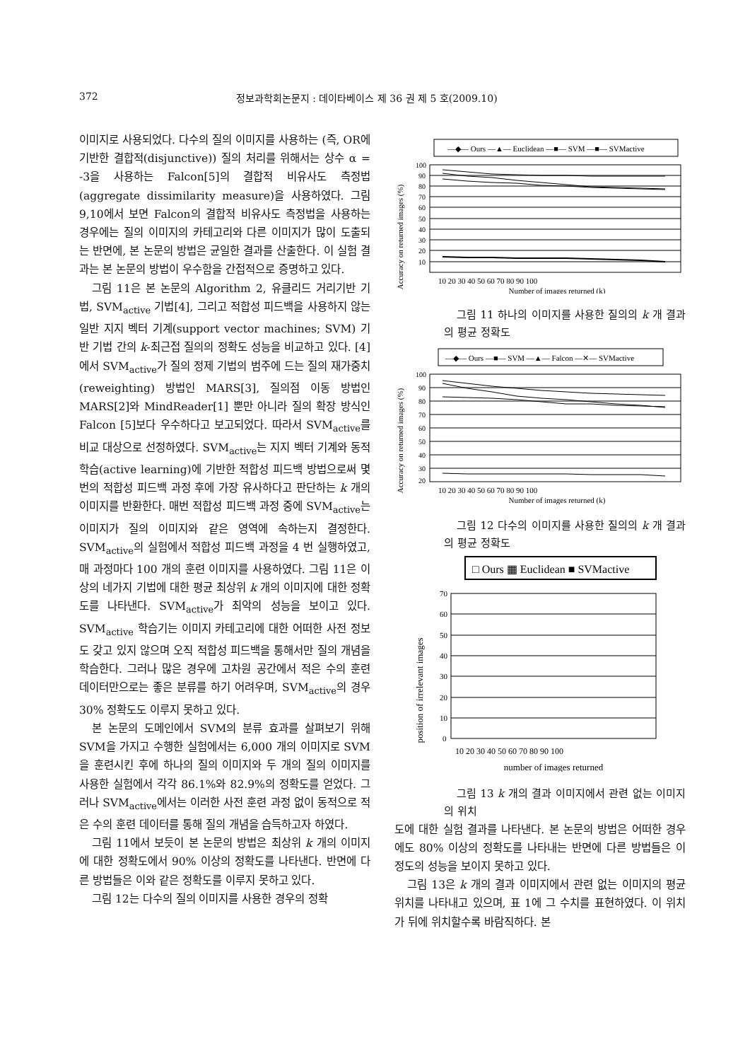372 정보과학회논문지 : 데이타베이스 제 36 권 제 5 호(2009.10)
이미지로 사용되었다. 다수의 질의 이미지를 사용하는 (즉, OR에 기반한 결합적(disjunctive)) 질의 처리를 위해서는 상수 α = -3을 사용하는 Falcon[5]의 결합적 비유사도 측정법(aggregate dissimilarity measure)을 사용하였다. 그림 9,10에서 보면 Falcon의 결합적 비유사도 측정법을 사용하는 경우에는 질의 이미지의 카테고리와 다른 이미지가 많이 도출되는 반면에, 본 논문의 방법은 균일한 결과를 산출한다. 이 실험 결과는 본 논문의 방법이 우수함을 간접적으로 증명하고 있다.
그림 11은 본 논문의 Algorithm 2, 유클리드 거리기반 기법, SVM<sub>active</sub> 기법[4], 그리고 적합성 피드백을 사용하지 않는 일반 지지 벡터 기계(support vector machines; SVM) 기반 기법 간의 k-최근접 질의의 정확도 성능을 비교하고 있다. [4]에서 SVM<sub>active</sub>가 질의 정제 기법의 범주에 드는 질의 재가중치(reweighting) 방법인 MARS[3], 질의점 이동 방법인 MARS[2]와 MindReader[1] 뿐만 아니라 질의 확장 방식인 Falcon [5]보다 우수하다고 보고되었다. 따라서 SVM<sub>active</sub>를 비교 대상으로 선정하였다. SVM<sub>active</sub>는 지지 벡터 기계와 동적 학습(active learning)에 기반한 적합성 피드백 방법으로써 몇 번의 적합성 피드백 과정 후에 가장 유사하다고 판단하는 k 개의 이미지를 반환한다. 매번 적합성 피드백 과정 중에 SVM<sub>active</sub>는 이미지가 질의 이미지와 같은 영역에 속하는지 결정한다. SVM<sub>active</sub>의 실험에서 적합성 피드백 과정을 4 번 실행하였고, 매 과정마다 100 개의 훈련 이미지를 사용하였다. 그림 11은 이상의 네가지 기법에 대한 평균 최상위 k 개의 이미지에 대한 정확도를 나타낸다. SVM<sub>active</sub>가 최악의 성능을 보이고 있다. SVM<sub>active</sub> 학습기는 이미지 카테고리에 대한 어떠한 사전 정보도 갖고 있지 않으며 오직 적합성 피드백을 통해서만 질의 개념을 학습한다. 그러나 많은 경우에 고차원 공간에서 적은 수의 훈련 데이터만으로는 좋은 분류를 하기 어려우며, SVM<sub>active</sub>의 경우 30% 정확도도 이루지 못하고 있다.
본 논문의 도메인에서 SVM의 분류 효과를 살펴보기 위해 SVM을 가지고 수행한 실험에서는 6,000 개의 이미지로 SVM을 훈련시킨 후에 하나의 질의 이미지와 두 개의 질의 이미지를 사용한 실험에서 각각 86.1%와 82.9%의 정확도를 얻었다. 그러나 SVM<sub>active</sub>에서는 이러한 사전 훈련 과정 없이 동적으로 적은 수의 훈련 데이터를 통해 질의 개념을 습득하고자 하였다.
그림 11에서 보듯이 본 논문의 방법은 최상위 k 개의 이미지에 대한 정확도에서 90% 이상의 정확도를 나타낸다. 반면에 다른 방법들은 이와 같은 정확도를 이루지 못하고 있다.
그림 12는 다수의 질의 이미지를 사용한 경우의 정확
—◆— Ours —▲— Euclidean —■— SVM —■— SVMactive
Accuracy on returned images (%)
100
90
80
70
60
50
40
30
20
10
10 20 30 40 50 60 70 80 90 100
Number of images returned (k)
그림 11 하나의 이미지를 사용한 질의의 k 개 결과의 평균 정확도
—◆— Ours —■— SVM —▲— Falcon —✕— SVMactive
Accuracy on returned images (%)
100
90
80
70
60
50
40
30
20
10 20 30 40 50 60 70 80 90 100
Number of images returned (k)
그림 12 다수의 이미지를 사용한 질의의 k 개 결과의 평균 정확도
□ Ours ▦ Euclidean ■ SVMactive
position of irrelevant images
70
60
50
40
30
20
10
0
10 20 30 40 50 60 70 80 90 100
number of images returned
그림 13 k 개의 결과 이미지에서 관련 없는 이미지의 위치
도에 대한 실험 결과를 나타낸다. 본 논문의 방법은 어떠한 경우에도 80% 이상의 정확도를 나타내는 반면에 다른 방법들은 이 정도의 성능을 보이지 못하고 있다.
그림 13은 k 개의 결과 이미지에서 관련 없는 이미지의 평균 위치를 나타내고 있으며, 표 1에 그 수치를 표현하였다. 이 위치가 뒤에 위치할수록 바람직하다. 본